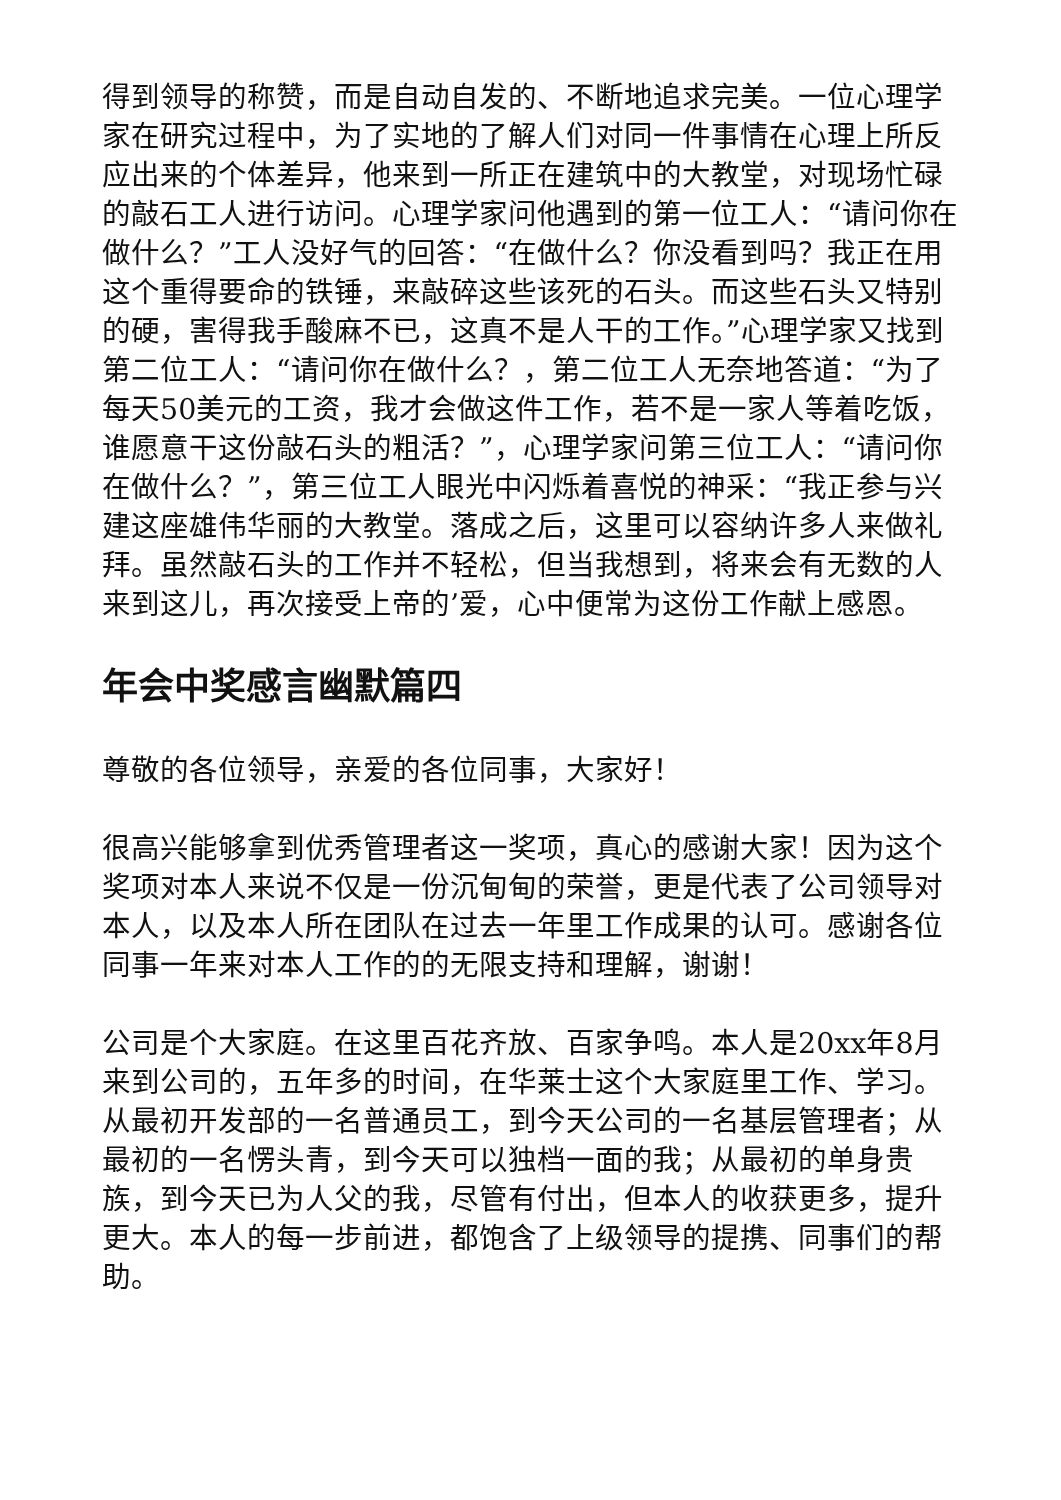得到领导的称赞，而是自动自发的、不断地追求完美。一位心理学家在研究过程中，为了实地的了解人们对同一件事情在心理上所反应出来的个体差异，他来到一所正在建筑中的大教堂，对现场忙碌的敲石工人进行访问。心理学家问他遇到的第一位工人：“请问你在做什么？”工人没好气的回答：“在做什么？你没看到吗？我正在用这个重得要命的铁锤，来敲碎这些该死的石头。而这些石头又特别的硬，害得我手酸麻不已，这真不是人干的工作。”心理学家又找到第二位工人：“请问你在做什么？，第二位工人无奈地答道：“为了每天50美元的工资，我才会做这件工作，若不是一家人等着吃饭，谁愿意干这份敲石头的粗活？”，心理学家问第三位工人：“请问你在做什么？”，第三位工人眼光中闪烁着喜悦的神采：“我正参与兴建这座雄伟华丽的大教堂。落成之后，这里可以容纳许多人来做礼拜。虽然敲石头的工作并不轻松，但当我想到，将来会有无数的人来到这儿，再次接受上帝的’爱，心中便常为这份工作献上感恩。
年会中奖感言幽默篇四
尊敬的各位领导，亲爱的各位同事，大家好！
很高兴能够拿到优秀管理者这一奖项，真心的感谢大家！因为这个奖项对本人来说不仅是一份沉甸甸的荣誉，更是代表了公司领导对本人，以及本人所在团队在过去一年里工作成果的认可。感谢各位同事一年来对本人工作的的无限支持和理解，谢谢！
公司是个大家庭。在这里百花齐放、百家争鸣。本人是20xx年8月来到公司的，五年多的时间，在华莱士这个大家庭里工作、学习。从最初开发部的一名普通员工，到今天公司的一名基层管理者；从最初的一名愣头青，到今天可以独档一面的我；从最初的单身贵族，到今天已为人父的我，尽管有付出，但本人的收获更多，提升更大。本人的每一步前进，都饱含了上级领导的提携、同事们的帮助。